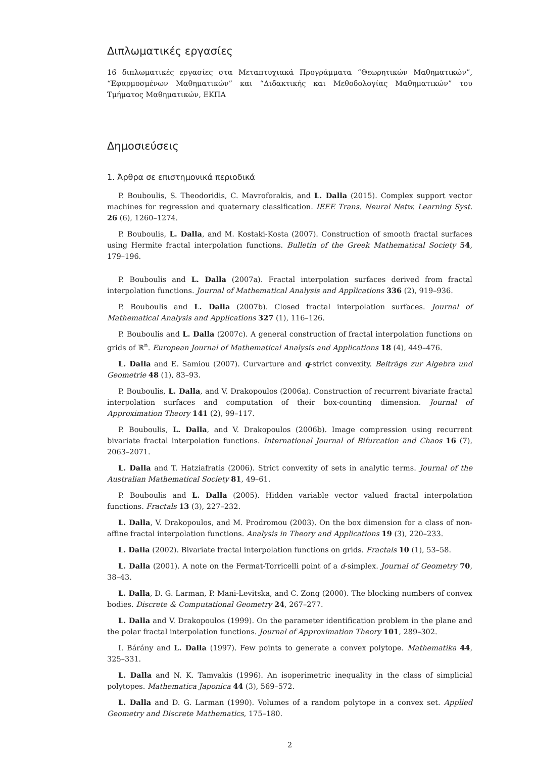Διπλωματικές εργασίες
16 διπλωματικές εργασίες στα Μεταπτυχιακά Προγράμματα “Θεωρητικών Μαθηματικών”, “Εφαρμοσμένων Μαθηματικών” και “Διδακτικής και Μεθοδολογίας Μαθηματικών” του Τμήματος Μαθηματικών, ΕΚΠΑ
Δημοσιεύσεις
1. Άρθρα σε επιστημονικά περιοδικά
P. Bouboulis, S. Theodoridis, C. Mavroforakis, and L. Dalla (2015). Complex support vector machines for regression and quaternary classification. IEEE Trans. Neural Netw. Learning Syst. 26 (6), 1260–1274.
P. Bouboulis, L. Dalla, and M. Kostaki-Kosta (2007). Construction of smooth fractal surfaces using Hermite fractal interpolation functions. Bulletin of the Greek Mathematical Society 54, 179–196.
P. Bouboulis and L. Dalla (2007a). Fractal interpolation surfaces derived from fractal interpolation functions. Journal of Mathematical Analysis and Applications 336 (2), 919–936.
P. Bouboulis and L. Dalla (2007b). Closed fractal interpolation surfaces. Journal of Mathematical Analysis and Applications 327 (1), 116–126.
P. Bouboulis and L. Dalla (2007c). A general construction of fractal interpolation functions on grids of ℝ<sup>n</sup>. European Journal of Mathematical Analysis and Applications 18 (4), 449–476.
L. Dalla and E. Samiou (2007). Curvarture and q-strict convexity. Beiträge zur Algebra und Geometrie 48 (1), 83–93.
P. Bouboulis, L. Dalla, and V. Drakopoulos (2006a). Construction of recurrent bivariate fractal interpolation surfaces and computation of their box-counting dimension. Journal of Approximation Theory 141 (2), 99–117.
P. Bouboulis, L. Dalla, and V. Drakopoulos (2006b). Image compression using recurrent bivariate fractal interpolation functions. International Journal of Bifurcation and Chaos 16 (7), 2063–2071.
L. Dalla and T. Hatziafratis (2006). Strict convexity of sets in analytic terms. Journal of the Australian Mathematical Society 81, 49–61.
P. Bouboulis and L. Dalla (2005). Hidden variable vector valued fractal interpolation functions. Fractals 13 (3), 227–232.
L. Dalla, V. Drakopoulos, and M. Prodromou (2003). On the box dimension for a class of non-affine fractal interpolation functions. Analysis in Theory and Applications 19 (3), 220–233.
L. Dalla (2002). Bivariate fractal interpolation functions on grids. Fractals 10 (1), 53–58.
L. Dalla (2001). A note on the Fermat-Torricelli point of a d-simplex. Journal of Geometry 70, 38–43.
L. Dalla, D. G. Larman, P. Mani-Levitska, and C. Zong (2000). The blocking numbers of convex bodies. Discrete & Computational Geometry 24, 267–277.
L. Dalla and V. Drakopoulos (1999). On the parameter identification problem in the plane and the polar fractal interpolation functions. Journal of Approximation Theory 101, 289–302.
I. Bárány and L. Dalla (1997). Few points to generate a convex polytope. Mathematika 44, 325–331.
L. Dalla and N. K. Tamvakis (1996). An isoperimetric inequality in the class of simplicial polytopes. Mathematica Japonica 44 (3), 569–572.
L. Dalla and D. G. Larman (1990). Volumes of a random polytope in a convex set. Applied Geometry and Discrete Mathematics, 175–180.
2